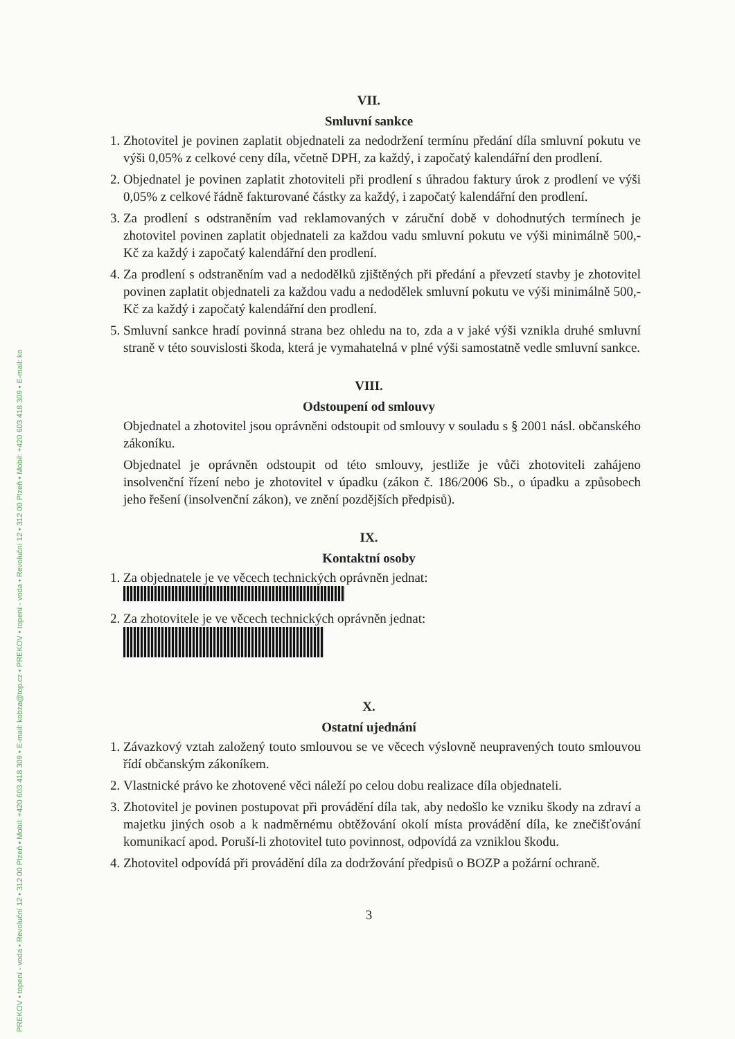PREKOV • topení - voda • Revoluční 12 • 312 00 Plzeň • Mobil: +420 603 418 309 • E-mail: kobza@top.cz • PREKOV • topení - voda • Revoluční 12 • 312 00 Plzeň • Mobil: +420 603 418 309 • E-mail: ko
VII.
Smluvní sankce
1. Zhotovitel je povinen zaplatit objednateli za nedodržení termínu předání díla smluvní pokutu ve výši 0,05% z celkové ceny díla, včetně DPH, za každý, i započatý kalendářní den prodlení.
2. Objednatel je povinen zaplatit zhotoviteli při prodlení s úhradou faktury úrok z prodlení ve výši 0,05% z celkové řádně fakturované částky za každý, i započatý kalendářní den prodlení.
3. Za prodlení s odstraněním vad reklamovaných v záruční době v dohodnutých termínech je zhotovitel povinen zaplatit objednateli za každou vadu smluvní pokutu ve výši minimálně 500,- Kč za každý i započatý kalendářní den prodlení.
4. Za prodlení s odstraněním vad a nedodělků zjištěných při předání a převzetí stavby je zhotovitel povinen zaplatit objednateli za každou vadu a nedodělek smluvní pokutu ve výši minimálně 500,- Kč za každý i započatý kalendářní den prodlení.
5. Smluvní sankce hradí povinná strana bez ohledu na to, zda a v jaké výši vznikla druhé smluvní straně v této souvislosti škoda, která je vymahatelná v plné výši samostatně vedle smluvní sankce.
VIII.
Odstoupení od smlouvy
Objednatel a zhotovitel jsou oprávněni odstoupit od smlouvy v souladu s § 2001 násl. občanského zákoníku.
Objednatel je oprávněn odstoupit od této smlouvy, jestliže je vůči zhotoviteli zahájeno insolvenční řízení nebo je zhotovitel v úpadku (zákon č. 186/2006 Sb., o úpadku a způsobech jeho řešení (insolvenční zákon), ve znění pozdějších předpisů).
IX.
Kontaktní osoby
1. Za objednatele je ve věcech technických oprávněn jednat:
2. Za zhotovitele je ve věcech technických oprávněn jednat:
X.
Ostatní ujednání
1. Závazkový vztah založený touto smlouvou se ve věcech výslovně neupravených touto smlouvou řídí občanským zákoníkem.
2. Vlastnické právo ke zhotovené věci náleží po celou dobu realizace díla objednateli.
3. Zhotovitel je povinen postupovat při provádění díla tak, aby nedošlo ke vzniku škody na zdraví a majetku jiných osob a k nadměrnému obtěžování okolí místa provádění díla, ke znečišťování komunikací apod. Poruší-li zhotovitel tuto povinnost, odpovídá za vzniklou škodu.
4. Zhotovitel odpovídá při provádění díla za dodržování předpisů o BOZP a požární ochraně.
3